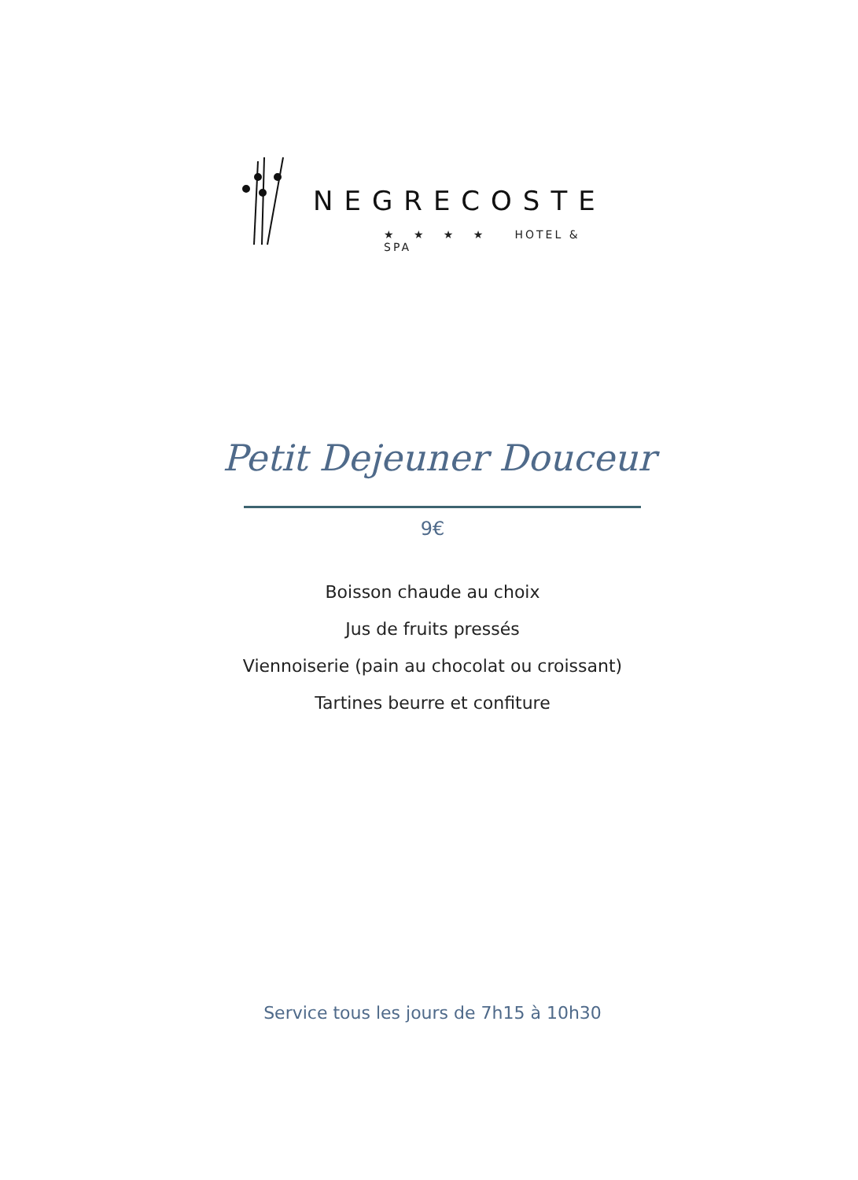NEGRECOSTE
★ ★ ★ ★ HOTEL & SPA
Petit Dejeuner Douceur
9€
Boisson chaude au choix
Jus de fruits pressés
Viennoiserie (pain au chocolat ou croissant)
Tartines beurre et confiture
Service tous les jours de 7h15 à 10h30